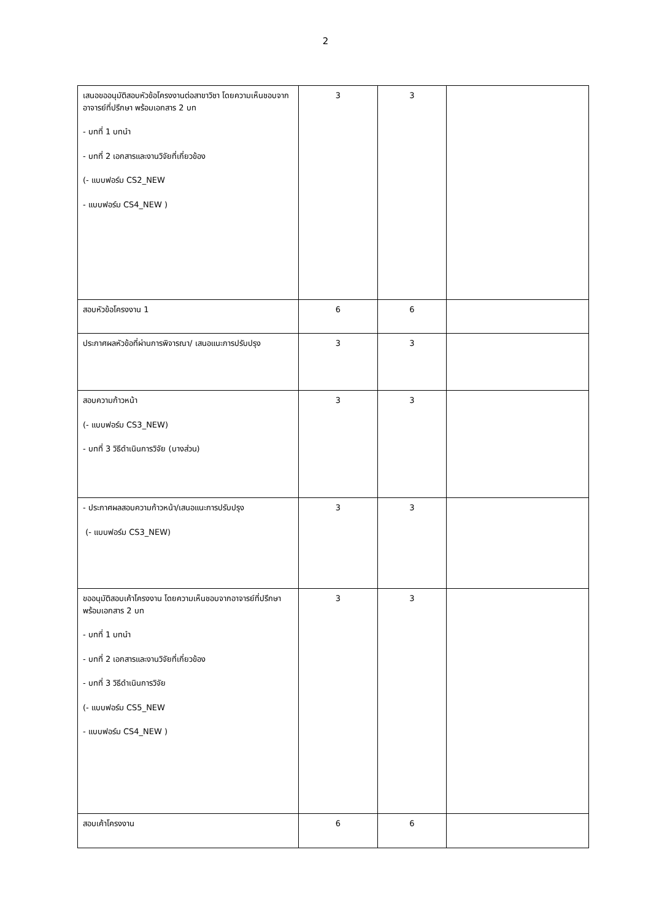2
| เสนอขออนุมัติสอบหัวข้อโครงงานต่อสาขาวิชา โดยความเห็นชอบจากอาจารย์ที่ปรึกษา พร้อมเอกสาร 2 บท - บทที่ 1 บทนำ - บทที่ 2 เอกสารและงานวิจัยที่เกี่ยวข้อง (- แบบฟอร์ม CS2_NEW - แบบฟอร์ม CS4_NEW ) | 3 | 3 | |
| สอบหัวข้อโครงงาน 1 | 6 | 6 | |
| ประกาศผลหัวข้อที่ผ่านการพิจารณา/ เสนอแนะการปรับปรุง | 3 | 3 | |
| สอบความก้าวหน้า (- แบบฟอร์ม CS3_NEW) - บทที่ 3 วิธีดำเนินการวิจัย (บางส่วน) | 3 | 3 | |
| - ประกาศผลสอบความก้าวหน้า/เสนอแนะการปรับปรุง (- แบบฟอร์ม CS3_NEW) | 3 | 3 | |
| ขออนุมัติสอบเค้าโครงงาน โดยความเห็นชอบจากอาจารย์ที่ปรึกษา พร้อมเอกสาร 2 บท - บทที่ 1 บทนำ - บทที่ 2 เอกสารและงานวิจัยที่เกี่ยวข้อง - บทที่ 3 วิธีดำเนินการวิจัย (- แบบฟอร์ม CS5_NEW - แบบฟอร์ม CS4_NEW ) | 3 | 3 | |
| สอบเค้าโครงงาน | 6 | 6 | |